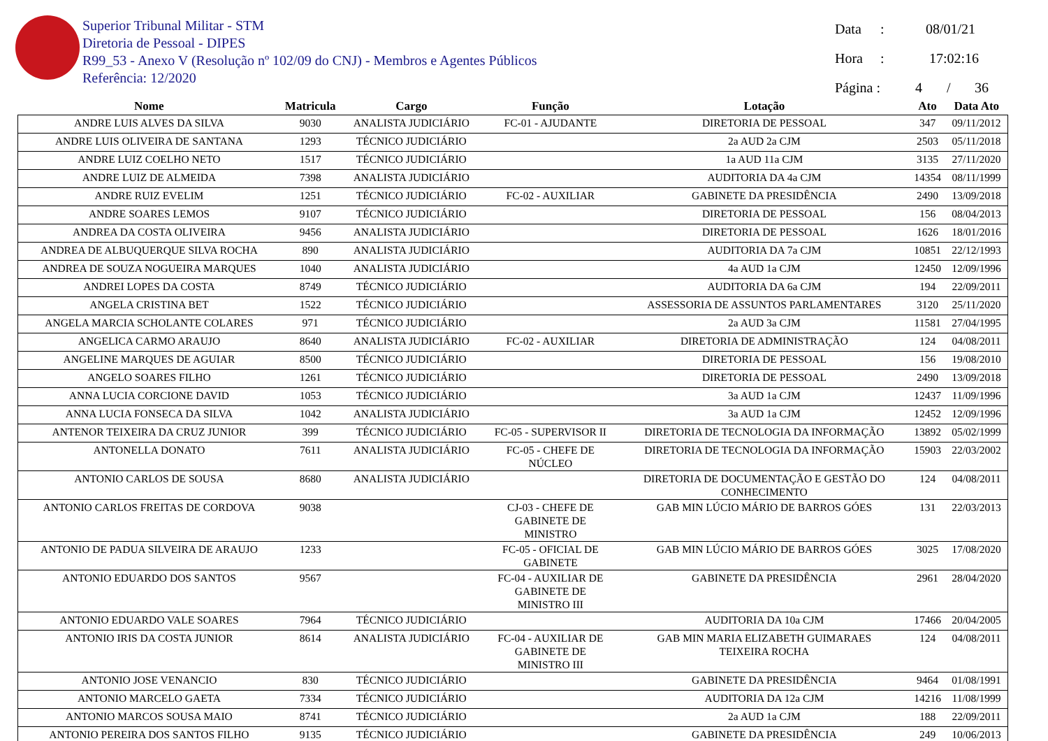Superior Tribunal Militar - STM
Diretoria de Pessoal - DIPES
R99_53 - Anexo V (Resolução nº 102/09 do CNJ) - Membros e Agentes Públicos
Referência: 12/2020
Data : 08/01/21
Hora : 17:02:16
Página : 4 / 36
| Nome | Matricula | Cargo | Função | Lotação | Ato | Data Ato |
| --- | --- | --- | --- | --- | --- | --- |
| ANDRE LUIS ALVES DA SILVA | 9030 | ANALISTA JUDICIÁRIO | FC-01 - AJUDANTE | DIRETORIA DE PESSOAL | 347 | 09/11/2012 |
| ANDRE LUIS OLIVEIRA DE SANTANA | 1293 | TÉCNICO JUDICIÁRIO | | 2a AUD 2a CJM | 2503 | 05/11/2018 |
| ANDRE LUIZ COELHO NETO | 1517 | TÉCNICO JUDICIÁRIO | | 1a AUD 11a CJM | 3135 | 27/11/2020 |
| ANDRE LUIZ DE ALMEIDA | 7398 | ANALISTA JUDICIÁRIO | | AUDITORIA DA 4a CJM | 14354 | 08/11/1999 |
| ANDRE RUIZ EVELIM | 1251 | TÉCNICO JUDICIÁRIO | FC-02 - AUXILIAR | GABINETE DA PRESIDÊNCIA | 2490 | 13/09/2018 |
| ANDRE SOARES LEMOS | 9107 | TÉCNICO JUDICIÁRIO | | DIRETORIA DE PESSOAL | 156 | 08/04/2013 |
| ANDREA DA COSTA OLIVEIRA | 9456 | ANALISTA JUDICIÁRIO | | DIRETORIA DE PESSOAL | 1626 | 18/01/2016 |
| ANDREA DE ALBUQUERQUE SILVA ROCHA | 890 | ANALISTA JUDICIÁRIO | | AUDITORIA DA 7a CJM | 10851 | 22/12/1993 |
| ANDREA DE SOUZA NOGUEIRA MARQUES | 1040 | ANALISTA JUDICIÁRIO | | 4a AUD 1a CJM | 12450 | 12/09/1996 |
| ANDREI LOPES DA COSTA | 8749 | TÉCNICO JUDICIÁRIO | | AUDITORIA DA 6a CJM | 194 | 22/09/2011 |
| ANGELA CRISTINA BET | 1522 | TÉCNICO JUDICIÁRIO | | ASSESSORIA DE ASSUNTOS PARLAMENTARES | 3120 | 25/11/2020 |
| ANGELA MARCIA SCHOLANTE COLARES | 971 | TÉCNICO JUDICIÁRIO | | 2a AUD 3a CJM | 11581 | 27/04/1995 |
| ANGELICA CARMO ARAUJO | 8640 | ANALISTA JUDICIÁRIO | FC-02 - AUXILIAR | DIRETORIA DE ADMINISTRAÇÃO | 124 | 04/08/2011 |
| ANGELINE MARQUES DE AGUIAR | 8500 | TÉCNICO JUDICIÁRIO | | DIRETORIA DE PESSOAL | 156 | 19/08/2010 |
| ANGELO SOARES FILHO | 1261 | TÉCNICO JUDICIÁRIO | | DIRETORIA DE PESSOAL | 2490 | 13/09/2018 |
| ANNA LUCIA CORCIONE DAVID | 1053 | TÉCNICO JUDICIÁRIO | | 3a AUD 1a CJM | 12437 | 11/09/1996 |
| ANNA LUCIA FONSECA DA SILVA | 1042 | ANALISTA JUDICIÁRIO | | 3a AUD 1a CJM | 12452 | 12/09/1996 |
| ANTENOR TEIXEIRA DA CRUZ JUNIOR | 399 | TÉCNICO JUDICIÁRIO | FC-05 - SUPERVISOR II | DIRETORIA DE TECNOLOGIA DA INFORMAÇÃO | 13892 | 05/02/1999 |
| ANTONELLA DONATO | 7611 | ANALISTA JUDICIÁRIO | FC-05 - CHEFE DE NÚCLEO | DIRETORIA DE TECNOLOGIA DA INFORMAÇÃO | 15903 | 22/03/2002 |
| ANTONIO CARLOS DE SOUSA | 8680 | ANALISTA JUDICIÁRIO | | DIRETORIA DE DOCUMENTAÇÃO E GESTÃO DO CONHECIMENTO | 124 | 04/08/2011 |
| ANTONIO CARLOS FREITAS DE CORDOVA | 9038 | | CJ-03 - CHEFE DE GABINETE DE MINISTRO | GAB MIN LÚCIO MÁRIO DE BARROS GÓES | 131 | 22/03/2013 |
| ANTONIO DE PADUA SILVEIRA DE ARAUJO | 1233 | | FC-05 - OFICIAL DE GABINETE | GAB MIN LÚCIO MÁRIO DE BARROS GÓES | 3025 | 17/08/2020 |
| ANTONIO EDUARDO DOS SANTOS | 9567 | | FC-04 - AUXILIAR DE GABINETE DE MINISTRO III | GABINETE DA PRESIDÊNCIA | 2961 | 28/04/2020 |
| ANTONIO EDUARDO VALE SOARES | 7964 | TÉCNICO JUDICIÁRIO | | AUDITORIA DA 10a CJM | 17466 | 20/04/2005 |
| ANTONIO IRIS DA COSTA JUNIOR | 8614 | ANALISTA JUDICIÁRIO | FC-04 - AUXILIAR DE GABINETE DE MINISTRO III | GAB MIN MARIA ELIZABETH GUIMARAES TEIXEIRA ROCHA | 124 | 04/08/2011 |
| ANTONIO JOSE VENANCIO | 830 | TÉCNICO JUDICIÁRIO | | GABINETE DA PRESIDÊNCIA | 9464 | 01/08/1991 |
| ANTONIO MARCELO GAETA | 7334 | TÉCNICO JUDICIÁRIO | | AUDITORIA DA 12a CJM | 14216 | 11/08/1999 |
| ANTONIO MARCOS SOUSA MAIO | 8741 | TÉCNICO JUDICIÁRIO | | 2a AUD 1a CJM | 188 | 22/09/2011 |
| ANTONIO PEREIRA DOS SANTOS FILHO | 9135 | TÉCNICO JUDICIÁRIO | | GABINETE DA PRESIDÊNCIA | 249 | 10/06/2013 |